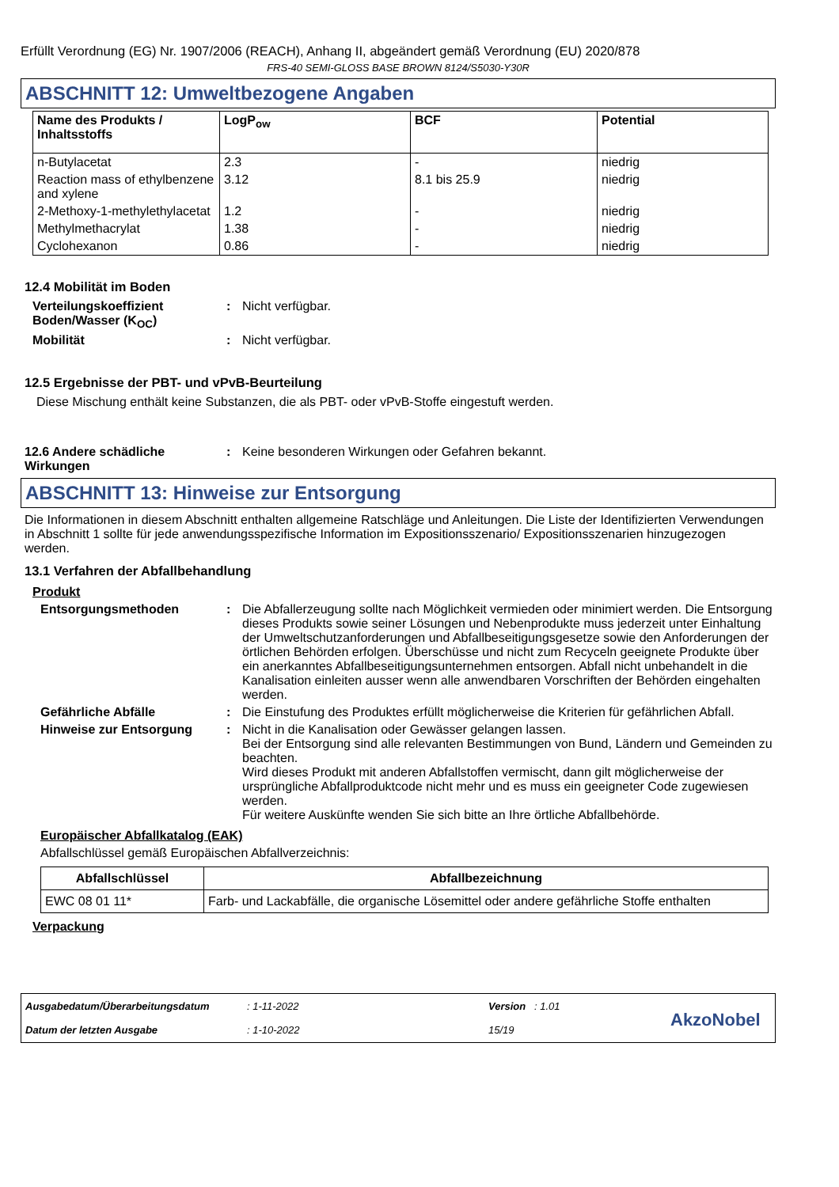Erfüllt Verordnung (EG) Nr. 1907/2006 (REACH), Anhang II, abgeändert gemäß Verordnung (EU) 2020/878
FRS-40 SEMI-GLOSS BASE BROWN 8124/S5030-Y30R
ABSCHNITT 12: Umweltbezogene Angaben
| Name des Produkts / Inhaltsstoffs | LogP<sub>ow</sub> | BCF | Potential |
| --- | --- | --- | --- |
| n-Butylacetat | 2.3 | - | niedrig |
| Reaction mass of ethylbenzene and xylene | 3.12 | 8.1 bis 25.9 | niedrig |
| 2-Methoxy-1-methylethylacetat | 1.2 | - | niedrig |
| Methylmethacrylat | 1.38 | - | niedrig |
| Cyclohexanon | 0.86 | - | niedrig |
12.4 Mobilität im Boden
Verteilungskoeffizient Boden/Wasser (K<sub>OC</sub>)
: Nicht verfügbar.
Mobilität : Nicht verfügbar.
12.5 Ergebnisse der PBT- und vPvB-Beurteilung
Diese Mischung enthält keine Substanzen, die als PBT- oder vPvB-Stoffe eingestuft werden.
12.6 Andere schädliche Wirkungen
: Keine besonderen Wirkungen oder Gefahren bekannt.
ABSCHNITT 13: Hinweise zur Entsorgung
Die Informationen in diesem Abschnitt enthalten allgemeine Ratschläge und Anleitungen. Die Liste der Identifizierten Verwendungen in Abschnitt 1 sollte für jede anwendungsspezifische Information im Expositionsszenario/ Expositionsszenarien hinzugezogen werden.
13.1 Verfahren der Abfallbehandlung
Produkt
Entsorgungsmethoden : Die Abfallerzeugung sollte nach Möglichkeit vermieden oder minimiert werden. Die Entsorgung dieses Produkts sowie seiner Lösungen und Nebenprodukte muss jederzeit unter Einhaltung der Umweltschutzanforderungen und Abfallbeseitigungsgesetze sowie den Anforderungen der örtlichen Behörden erfolgen. Überschüsse und nicht zum Recyceln geeignete Produkte über ein anerkanntes Abfallbeseitigungsunternehmen entsorgen. Abfall nicht unbehandelt in die Kanalisation einleiten ausser wenn alle anwendbaren Vorschriften der Behörden eingehalten werden.
Gefährliche Abfälle : Die Einstufung des Produktes erfüllt möglicherweise die Kriterien für gefährlichen Abfall.
Hinweise zur Entsorgung : Nicht in die Kanalisation oder Gewässer gelangen lassen.
Bei der Entsorgung sind alle relevanten Bestimmungen von Bund, Ländern und Gemeinden zu beachten.
Wird dieses Produkt mit anderen Abfallstoffen vermischt, dann gilt möglicherweise der ursprüngliche Abfallproduktcode nicht mehr und es muss ein geeigneter Code zugewiesen werden.
Für weitere Auskünfte wenden Sie sich bitte an Ihre örtliche Abfallbehörde.
Europäischer Abfallkatalog (EAK)
Abfallschlüssel gemäß Europäischen Abfallverzeichnis:
| Abfallschlüssel | Abfallbezeichnung |
| --- | --- |
| EWC 08 01 11* | Farb- und Lackabfälle, die organische Lösemittel oder andere gefährliche Stoffe enthalten |
Verpackung
Ausgabedatum/Überarbeitungsdatum
Datum der letzten Ausgabe
: 1-11-2022
: 1-10-2022
Version : 1.01
15/19
AkzoNobel